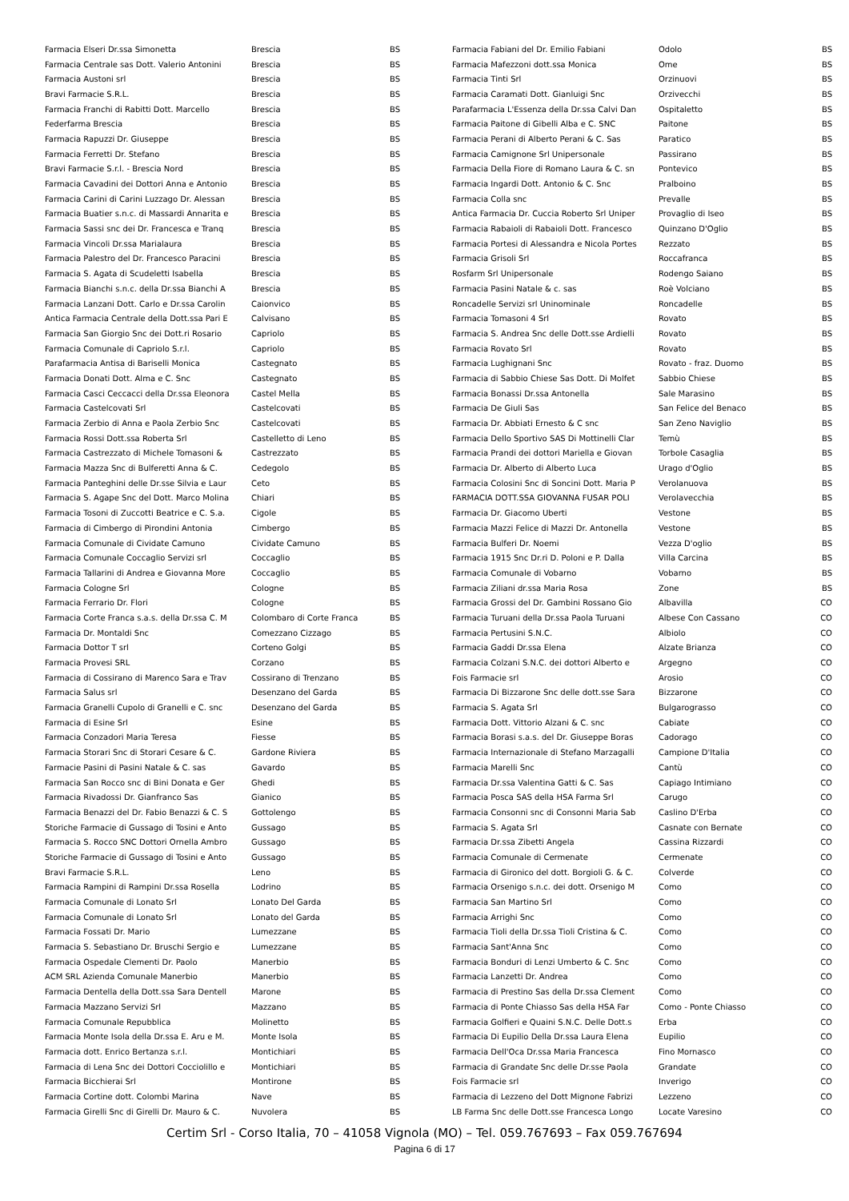| Farmacia Elseri Dr.ssa Simonetta | Brescia | BS |
| Farmacia Centrale sas Dott. Valerio Antonini | Brescia | BS |
| Farmacia Austoni srl | Brescia | BS |
| Bravi Farmacie S.R.L. | Brescia | BS |
| Farmacia Franchi di Rabitti Dott. Marcello | Brescia | BS |
| Federfarma Brescia | Brescia | BS |
| Farmacia Rapuzzi Dr. Giuseppe | Brescia | BS |
| Farmacia Ferretti Dr. Stefano | Brescia | BS |
| Bravi Farmacie S.r.l. - Brescia Nord | Brescia | BS |
| Farmacia Cavadini dei Dottori Anna e Antonio | Brescia | BS |
| Farmacia Carini di Carini Luzzago Dr. Alessan | Brescia | BS |
| Farmacia Buatier s.n.c. di Massardi Annarita e | Brescia | BS |
| Farmacia Sassi snc dei Dr. Francesca e Tranq | Brescia | BS |
| Farmacia Vincoli Dr.ssa Marialaura | Brescia | BS |
| Farmacia Palestro del Dr. Francesco Paracini | Brescia | BS |
| Farmacia S. Agata di Scudeletti Isabella | Brescia | BS |
| Farmacia Bianchi s.n.c. della Dr.ssa Bianchi A | Brescia | BS |
| Farmacia Lanzani Dott. Carlo e Dr.ssa Carolin | Caionvico | BS |
| Antica Farmacia Centrale della Dott.ssa Pari E | Calvisano | BS |
| Farmacia San Giorgio Snc dei Dott.ri Rosario | Capriolo | BS |
| Farmacia Comunale di Capriolo S.r.l. | Capriolo | BS |
| Parafarmacia Antisa di Bariselli Monica | Castegnato | BS |
| Farmacia Donati Dott. Alma e C. Snc | Castegnato | BS |
| Farmacia Casci Ceccacci della Dr.ssa Eleonora | Castel Mella | BS |
| Farmacia Castelcovati Srl | Castelcovati | BS |
| Farmacia Zerbio di Anna e Paola Zerbio Snc | Castelcovati | BS |
| Farmacia Rossi Dott.ssa Roberta Srl | Castelletto di Leno | BS |
| Farmacia Castrezzato di Michele Tomasoni & | Castrezzato | BS |
| Farmacia Mazza Snc di Bulferetti Anna & C. | Cedegolo | BS |
| Farmacia Panteghini delle Dr.sse Silvia e Laur | Ceto | BS |
| Farmacia S. Agape Snc del Dott. Marco Molina | Chiari | BS |
| Farmacia Tosoni di Zuccotti Beatrice e C. S.a. | Cigole | BS |
| Farmacia di Cimbergo di Pirondini Antonia | Cimbergo | BS |
| Farmacia Comunale di Cividate Camuno | Cividate Camuno | BS |
| Farmacia Comunale Coccaglio Servizi srl | Coccaglio | BS |
| Farmacia Tallarini di Andrea e Giovanna More | Coccaglio | BS |
| Farmacia Cologne Srl | Cologne | BS |
| Farmacia Ferrario Dr. Flori | Cologne | BS |
| Farmacia Corte Franca s.a.s. della Dr.ssa C. M | Colombaro di Corte Franca | BS |
| Farmacia Dr. Montaldi Snc | Comezzano Cizzago | BS |
| Farmacia Dottor T srl | Corteno Golgi | BS |
| Farmacia Provesi SRL | Corzano | BS |
| Farmacia di Cossirano di Marenco Sara e Trav | Cossirano di Trenzano | BS |
| Farmacia Salus srl | Desenzano del Garda | BS |
| Farmacia Granelli Cupolo di Granelli e C. snc | Desenzano del Garda | BS |
| Farmacia di Esine Srl | Esine | BS |
| Farmacia Conzadori Maria Teresa | Fiesse | BS |
| Farmacia Storari Snc di Storari Cesare & C. | Gardone Riviera | BS |
| Farmacie Pasini di Pasini Natale & C. sas | Gavardo | BS |
| Farmacia San Rocco snc di Bini Donata e Ger | Ghedi | BS |
| Farmacia Rivadossi Dr. Gianfranco Sas | Gianico | BS |
| Farmacia Benazzi del Dr. Fabio Benazzi & C. S | Gottolengo | BS |
| Storiche Farmacie di Gussago di Tosini e Anto | Gussago | BS |
| Farmacia S. Rocco SNC Dottori Ornella Ambro | Gussago | BS |
| Storiche Farmacie di Gussago di Tosini e Anto | Gussago | BS |
| Bravi Farmacie S.R.L. | Leno | BS |
| Farmacia Rampini di Rampini Dr.ssa Rosella | Lodrino | BS |
| Farmacia Comunale di Lonato Srl | Lonato Del Garda | BS |
| Farmacia Comunale di Lonato Srl | Lonato del Garda | BS |
| Farmacia Fossati Dr. Mario | Lumezzane | BS |
| Farmacia S. Sebastiano Dr. Bruschi Sergio e | Lumezzane | BS |
| Farmacia Ospedale Clementi Dr. Paolo | Manerbio | BS |
| ACM SRL Azienda Comunale Manerbio | Manerbio | BS |
| Farmacia Dentella della Dott.ssa Sara Dentell | Marone | BS |
| Farmacia Mazzano Servizi Srl | Mazzano | BS |
| Farmacia Comunale Repubblica | Molinetto | BS |
| Farmacia Monte Isola della Dr.ssa E. Aru e M. | Monte Isola | BS |
| Farmacia dott. Enrico Bertanza s.r.l. | Montichiari | BS |
| Farmacia di Lena Snc dei Dottori Cocciolillo e | Montichiari | BS |
| Farmacia Bicchierai Srl | Montirone | BS |
| Farmacia Cortine dott. Colombi Marina | Nave | BS |
| Farmacia Girelli Snc di Girelli Dr. Mauro & C. | Nuvolera | BS |
| Farmacia Fabiani del Dr. Emilio Fabiani | Odolo | BS |
| Farmacia Mafezzoni dott.ssa Monica | Ome | BS |
| Farmacia Tinti Srl | Orzinuovi | BS |
| Farmacia Caramati Dott. Gianluigi Snc | Orzivecchi | BS |
| Parafarmacia L'Essenza della Dr.ssa Calvi Dan | Ospitaletto | BS |
| Farmacia Paitone di Gibelli Alba e C. SNC | Paitone | BS |
| Farmacia Perani di Alberto Perani & C. Sas | Paratico | BS |
| Farmacia Camignone Srl Unipersonale | Passirano | BS |
| Farmacia Della Fiore di Romano Laura & C. sn | Pontevico | BS |
| Farmacia Ingardi Dott. Antonio & C. Snc | Pralboino | BS |
| Farmacia Colla snc | Prevalle | BS |
| Antica Farmacia Dr. Cuccia Roberto Srl Uniper | Provaglio di Iseo | BS |
| Farmacia Rabaioli di Rabaioli Dott. Francesco | Quinzano D'Oglio | BS |
| Farmacia Portesi di Alessandra e Nicola Portes | Rezzato | BS |
| Farmacia Grisoli Srl | Roccafranca | BS |
| Rosfarm Srl Unipersonale | Rodengo Saiano | BS |
| Farmacia Pasini Natale & c. sas | Roè Volciano | BS |
| Roncadelle Servizi srl Uninominale | Roncadelle | BS |
| Farmacia Tomasoni 4 Srl | Rovato | BS |
| Farmacia S. Andrea Snc delle Dott.sse Ardielli | Rovato | BS |
| Farmacia Rovato Srl | Rovato | BS |
| Farmacia Lughignani Snc | Rovato - fraz. Duomo | BS |
| Farmacia di Sabbio Chiese Sas Dott. Di Molfet | Sabbio Chiese | BS |
| Farmacia Bonassi Dr.ssa Antonella | Sale Marasino | BS |
| Farmacia De Giuli Sas | San Felice del Benaco | BS |
| Farmacia Dr. Abbiati Ernesto & C snc | San Zeno Naviglio | BS |
| Farmacia Dello Sportivo SAS Di Mottinelli Clar | Temù | BS |
| Farmacia Prandi dei dottori Mariella e Giovan | Torbole Casaglia | BS |
| Farmacia Dr. Alberto di Alberto Luca | Urago d'Oglio | BS |
| Farmacia Colosini Snc di Soncini Dott. Maria P | Verolanuova | BS |
| FARMACIA DOTT.SSA GIOVANNA FUSAR POLI | Verolavecchia | BS |
| Farmacia Dr. Giacomo Uberti | Vestone | BS |
| Farmacia Mazzi Felice di Mazzi Dr. Antonella | Vestone | BS |
| Farmacia Bulferi Dr. Noemi | Vezza D'oglio | BS |
| Farmacia 1915 Snc Dr.ri D. Poloni e P. Dalla | Villa Carcina | BS |
| Farmacia Comunale di Vobarno | Vobarno | BS |
| Farmacia Ziliani dr.ssa Maria Rosa | Zone | BS |
| Farmacia Grossi del Dr. Gambini Rossano Gio | Albavilla | CO |
| Farmacia Turuani della Dr.ssa Paola Turuani | Albese Con Cassano | CO |
| Farmacia Pertusini S.N.C. | Albiolo | CO |
| Farmacia Gaddi Dr.ssa Elena | Alzate Brianza | CO |
| Farmacia Colzani S.N.C. dei dottori Alberto e | Argegno | CO |
| Fois Farmacie srl | Arosio | CO |
| Farmacia Di Bizzarone Snc delle dott.sse Sara | Bizzarone | CO |
| Farmacia S. Agata Srl | Bulgarograsso | CO |
| Farmacia Dott. Vittorio Alzani & C. snc | Cabiate | CO |
| Farmacia Borasi s.a.s. del Dr. Giuseppe Boras | Cadorago | CO |
| Farmacia Internazionale di Stefano Marzagalli | Campione D'Italia | CO |
| Farmacia Marelli Snc | Cantù | CO |
| Farmacia Dr.ssa Valentina Gatti & C. Sas | Capiago Intimiano | CO |
| Farmacia Posca SAS della HSA Farma Srl | Carugo | CO |
| Farmacia Consonni snc di Consonni Maria Sab | Caslino D'Erba | CO |
| Farmacia S. Agata Srl | Casnate con Bernate | CO |
| Farmacia Dr.ssa Zibetti Angela | Cassina Rizzardi | CO |
| Farmacia Comunale di Cermenate | Cermenate | CO |
| Farmacia di Gironico del dott. Borgioli G. & C. | Colverde | CO |
| Farmacia Orsenigo s.n.c. dei dott. Orsenigo M | Como | CO |
| Farmacia San Martino Srl | Como | CO |
| Farmacia Arrighi Snc | Como | CO |
| Farmacia Tioli della Dr.ssa Tioli Cristina & C. | Como | CO |
| Farmacia Sant'Anna Snc | Como | CO |
| Farmacia Bonduri di Lenzi Umberto & C. Snc | Como | CO |
| Farmacia Lanzetti Dr. Andrea | Como | CO |
| Farmacia di Prestino Sas della Dr.ssa Clement | Como | CO |
| Farmacia di Ponte Chiasso Sas della HSA Far | Como - Ponte Chiasso | CO |
| Farmacia Golfieri e Quaini S.N.C. Delle Dott.s | Erba | CO |
| Farmacia Di Eupilio Della Dr.ssa Laura Elena | Eupilio | CO |
| Farmacia Dell'Oca Dr.ssa Maria Francesca | Fino Mornasco | CO |
| Farmacia di Grandate Snc delle Dr.sse Paola | Grandate | CO |
| Fois Farmacie srl | Inverigo | CO |
| Farmacia di Lezzeno del Dott Mignone Fabrizi | Lezzeno | CO |
| LB Farma Snc delle Dott.sse Francesca Longo | Locate Varesino | CO |
Certim Srl - Corso Italia, 70 – 41058 Vignola (MO) – Tel. 059.767693 – Fax 059.767694
Pagina 6 di 17